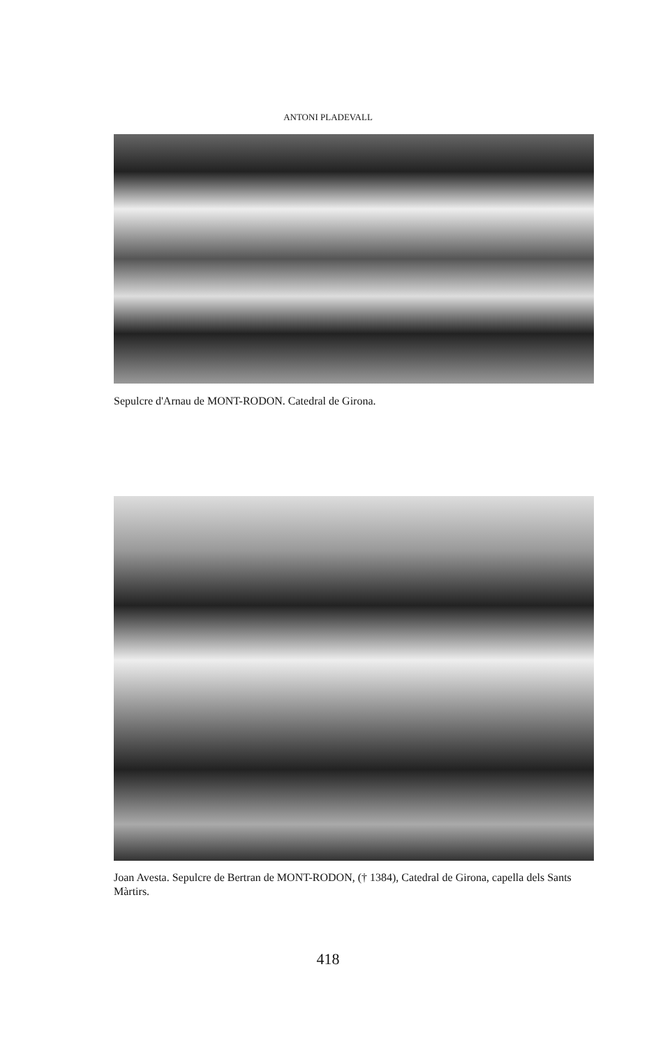ANTONI PLADEVALL
Sepulcre d'Arnau de MONT-RODON. Catedral de Girona.
Joan Avesta. Sepulcre de Bertran de MONT-RODON, († 1384), Catedral de Girona, capella dels Sants Màrtirs.
418